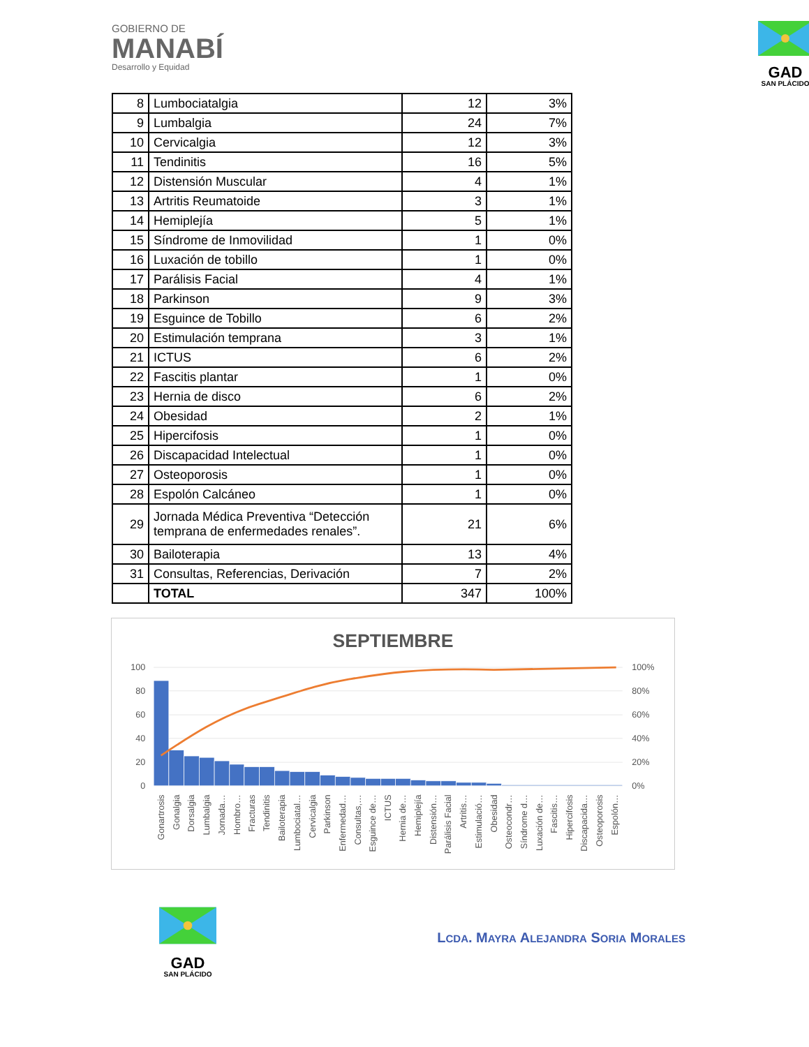GOBIERNO DE
MANABÍ
Desarrollo y Equidad
GAD
SAN PLÁCIDO
| 8 | Lumbociatalgia | 12 | 3% |
| 9 | Lumbalgia | 24 | 7% |
| 10 | Cervicalgia | 12 | 3% |
| 11 | Tendinitis | 16 | 5% |
| 12 | Distensión Muscular | 4 | 1% |
| 13 | Artritis Reumatoide | 3 | 1% |
| 14 | Hemiplejía | 5 | 1% |
| 15 | Síndrome de Inmovilidad | 1 | 0% |
| 16 | Luxación de tobillo | 1 | 0% |
| 17 | Parálisis Facial | 4 | 1% |
| 18 | Parkinson | 9 | 3% |
| 19 | Esguince de Tobillo | 6 | 2% |
| 20 | Estimulación temprana | 3 | 1% |
| 21 | ICTUS | 6 | 2% |
| 22 | Fascitis plantar | 1 | 0% |
| 23 | Hernia de disco | 6 | 2% |
| 24 | Obesidad | 2 | 1% |
| 25 | Hipercifosis | 1 | 0% |
| 26 | Discapacidad Intelectual | 1 | 0% |
| 27 | Osteoporosis | 1 | 0% |
| 28 | Espolón Calcáneo | 1 | 0% |
| 29 | Jornada Médica Preventiva “Detección temprana de enfermedades renales”. | 21 | 6% |
| 30 | Bailoterapia | 13 | 4% |
| 31 | Consultas, Referencias, Derivación | 7 | 2% |
| | TOTAL | 347 | 100% |
SEPTIEMBRE
100
80
60
40
20
0
100%
80%
60%
40%
20%
0%
Gonartrosis
Gonalgia
Dorsalgia
Lumbalgia
Jornada…
Hombro…
Fracturas
Tendinitis
Bailoterapia
Lumbociatal…
Cervicalgia
Parkinson
Enfermedad…
Consultas,…
Esguince de…
ICTUS
Hernia de…
Hemiplejía
Distensión…
Parálisis Facial
Artritis…
Estimulació…
Obesidad
Osteocondr…
Síndrome d…
Luxación de…
Fascitis…
Hipercifosis
Discapacida…
Osteoporosis
Espolón…
GAD
SAN PLÁCIDO
LCDA. MAYRA ALEJANDRA SORIA MORALES